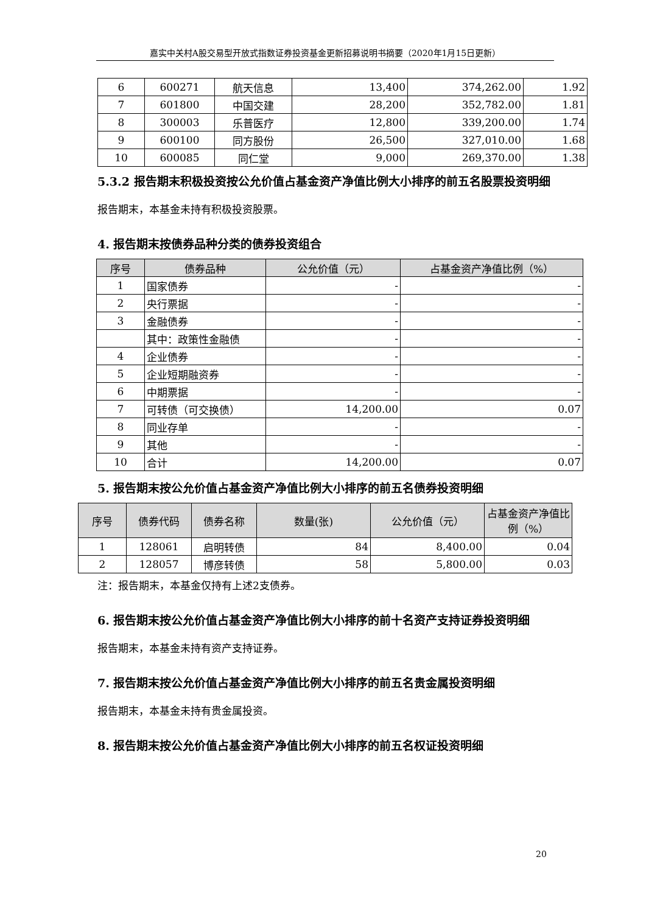嘉实中关村A股交易型开放式指数证券投资基金更新招募说明书摘要（2020年1月15日更新）
| 6 | 600271 | 航天信息 | 13,400 | 374,262.00 | 1.92 |
| 7 | 601800 | 中国交建 | 28,200 | 352,782.00 | 1.81 |
| 8 | 300003 | 乐普医疗 | 12,800 | 339,200.00 | 1.74 |
| 9 | 600100 | 同方股份 | 26,500 | 327,010.00 | 1.68 |
| 10 | 600085 | 同仁堂 | 9,000 | 269,370.00 | 1.38 |
5.3.2 报告期末积极投资按公允价值占基金资产净值比例大小排序的前五名股票投资明细
报告期末，本基金未持有积极投资股票。
4. 报告期末按债券品种分类的债券投资组合
| 序号 | 债券品种 | 公允价值（元） | 占基金资产净值比例（%） |
| --- | --- | --- | --- |
| 1 | 国家债券 | - | - |
| 2 | 央行票据 | - | - |
| 3 | 金融债券 | - | - |
| | 其中：政策性金融债 | - | - |
| 4 | 企业债券 | - | - |
| 5 | 企业短期融资券 | - | - |
| 6 | 中期票据 | - | - |
| 7 | 可转债（可交换债） | 14,200.00 | 0.07 |
| 8 | 同业存单 | - | - |
| 9 | 其他 | - | - |
| 10 | 合计 | 14,200.00 | 0.07 |
5. 报告期末按公允价值占基金资产净值比例大小排序的前五名债券投资明细
| 序号 | 债券代码 | 债券名称 | 数量(张) | 公允价值（元） | 占基金资产净值比例（%） |
| --- | --- | --- | --- | --- | --- |
| 1 | 128061 | 启明转债 | 84 | 8,400.00 | 0.04 |
| 2 | 128057 | 博彦转债 | 58 | 5,800.00 | 0.03 |
注：报告期末，本基金仅持有上述2支债券。
6. 报告期末按公允价值占基金资产净值比例大小排序的前十名资产支持证券投资明细
报告期末，本基金未持有资产支持证券。
7. 报告期末按公允价值占基金资产净值比例大小排序的前五名贵金属投资明细
报告期末，本基金未持有贵金属投资。
8. 报告期末按公允价值占基金资产净值比例大小排序的前五名权证投资明细
20